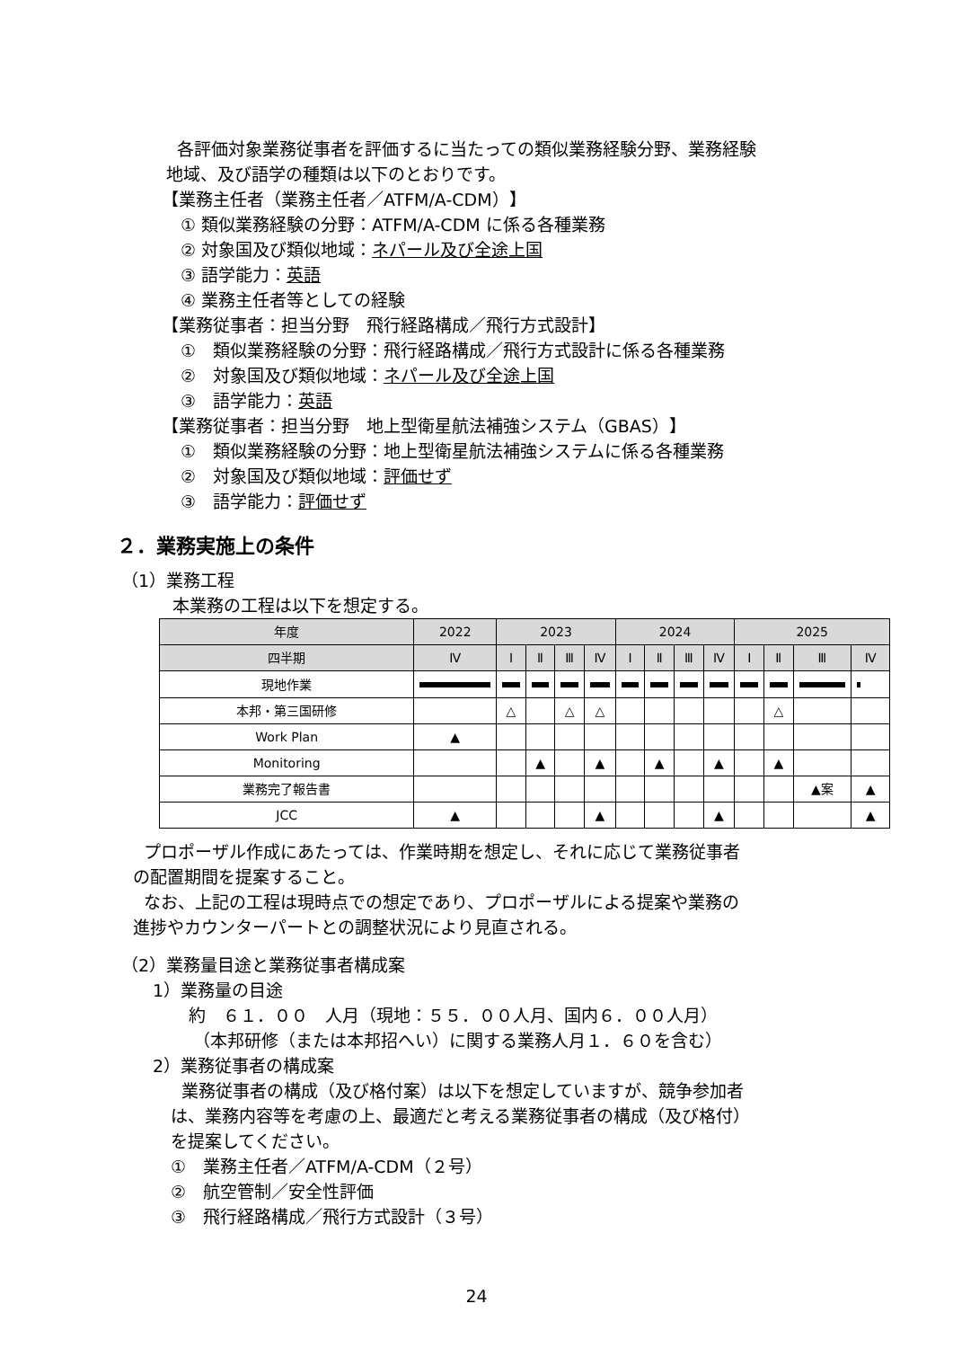各評価対象業務従事者を評価するに当たっての類似業務経験分野、業務経験
地域、及び語学の種類は以下のとおりです。
【業務主任者（業務主任者／ATFM/A-CDM）】
① 類似業務経験の分野：ATFM/A-CDM に係る各種業務
② 対象国及び類似地域：ネパール及び全途上国
③ 語学能力：英語
④ 業務主任者等としての経験
【業務従事者：担当分野　飛行経路構成／飛行方式設計】
①　類似業務経験の分野：飛行経路構成／飛行方式設計に係る各種業務
②　対象国及び類似地域：ネパール及び全途上国
③　語学能力：英語
【業務従事者：担当分野　地上型衛星航法補強システム（GBAS）】
①　類似業務経験の分野：地上型衛星航法補強システムに係る各種業務
②　対象国及び類似地域：評価せず
③　語学能力：評価せず
２．業務実施上の条件
（1）業務工程
本業務の工程は以下を想定する。
| 年度 | 2022 | 2023 | | | | 2024 | | | | 2025 | | | |
| --- | --- | --- | --- | --- | --- | --- | --- | --- | --- | --- | --- | --- | --- |
| 四半期 | Ⅳ | Ⅰ | Ⅱ | Ⅲ | Ⅳ | Ⅰ | Ⅱ | Ⅲ | Ⅳ | Ⅰ | Ⅱ | Ⅲ | Ⅳ |
| 現地作業 | | | | | | | | | | | | | |
| 本邦・第三国研修 | | △ | | △ | △ | | | | | | △ | | |
| Work Plan | ▲ | | | | | | | | | | | | |
| Monitoring | | | ▲ | | ▲ | | ▲ | | ▲ | | ▲ | | |
| 業務完了報告書 | | | | | | | | | | | | ▲案 | ▲ |
| JCC | ▲ | | | | ▲ | | | | ▲ | | | | ▲ |
プロポーザル作成にあたっては、作業時期を想定し、それに応じて業務従事者
の配置期間を提案すること。
なお、上記の工程は現時点での想定であり、プロポーザルによる提案や業務の
進捗やカウンターパートとの調整状況により見直される。
（2）業務量目途と業務従事者構成案
1）業務量の目途
約　６１．００　人月（現地：５５．００人月、国内６．００人月）
（本邦研修（または本邦招へい）に関する業務人月１．６０を含む）
2）業務従事者の構成案
業務従事者の構成（及び格付案）は以下を想定していますが、競争参加者
は、業務内容等を考慮の上、最適だと考える業務従事者の構成（及び格付）
を提案してください。
①　業務主任者／ATFM/A-CDM（２号）
②　航空管制／安全性評価
③　飛行経路構成／飛行方式設計（３号）
24